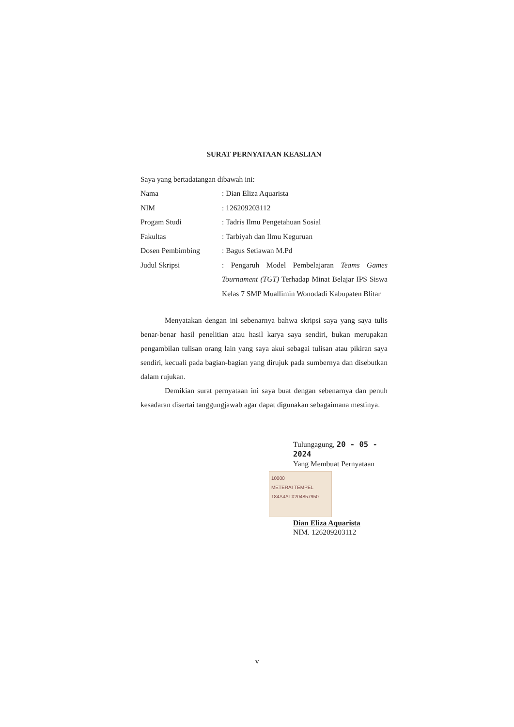SURAT PERNYATAAN KEASLIAN
Saya yang bertadatangan dibawah ini:
| Nama | : Dian Eliza Aquarista |
| NIM | : 126209203112 |
| Progam Studi | : Tadris Ilmu Pengetahuan Sosial |
| Fakultas | : Tarbiyah dan Ilmu Keguruan |
| Dosen Pembimbing | : Bagus Setiawan M.Pd |
| Judul Skripsi | : Pengaruh Model Pembelajaran Teams Games Tournament (TGT) Terhadap Minat Belajar IPS Siswa Kelas 7 SMP Muallimin Wonodadi Kabupaten Blitar |
Menyatakan dengan ini sebenarnya bahwa skripsi saya yang saya tulis benar-benar hasil penelitian atau hasil karya saya sendiri, bukan merupakan pengambilan tulisan orang lain yang saya akui sebagai tulisan atau pikiran saya sendiri, kecuali pada bagian-bagian yang dirujuk pada sumbernya dan disebutkan dalam rujukan.
Demikian surat pernyataan ini saya buat dengan sebenarnya dan penuh kesadaran disertai tanggungjawab agar dapat digunakan sebagaimana mestinya.
Tulungagung, 20 - 05 - 2024
Yang Membuat Pernyataan
10000
METERAI TEMPEL
184A4ALX204857950
Dian Eliza Aquarista
NIM. 126209203112
v